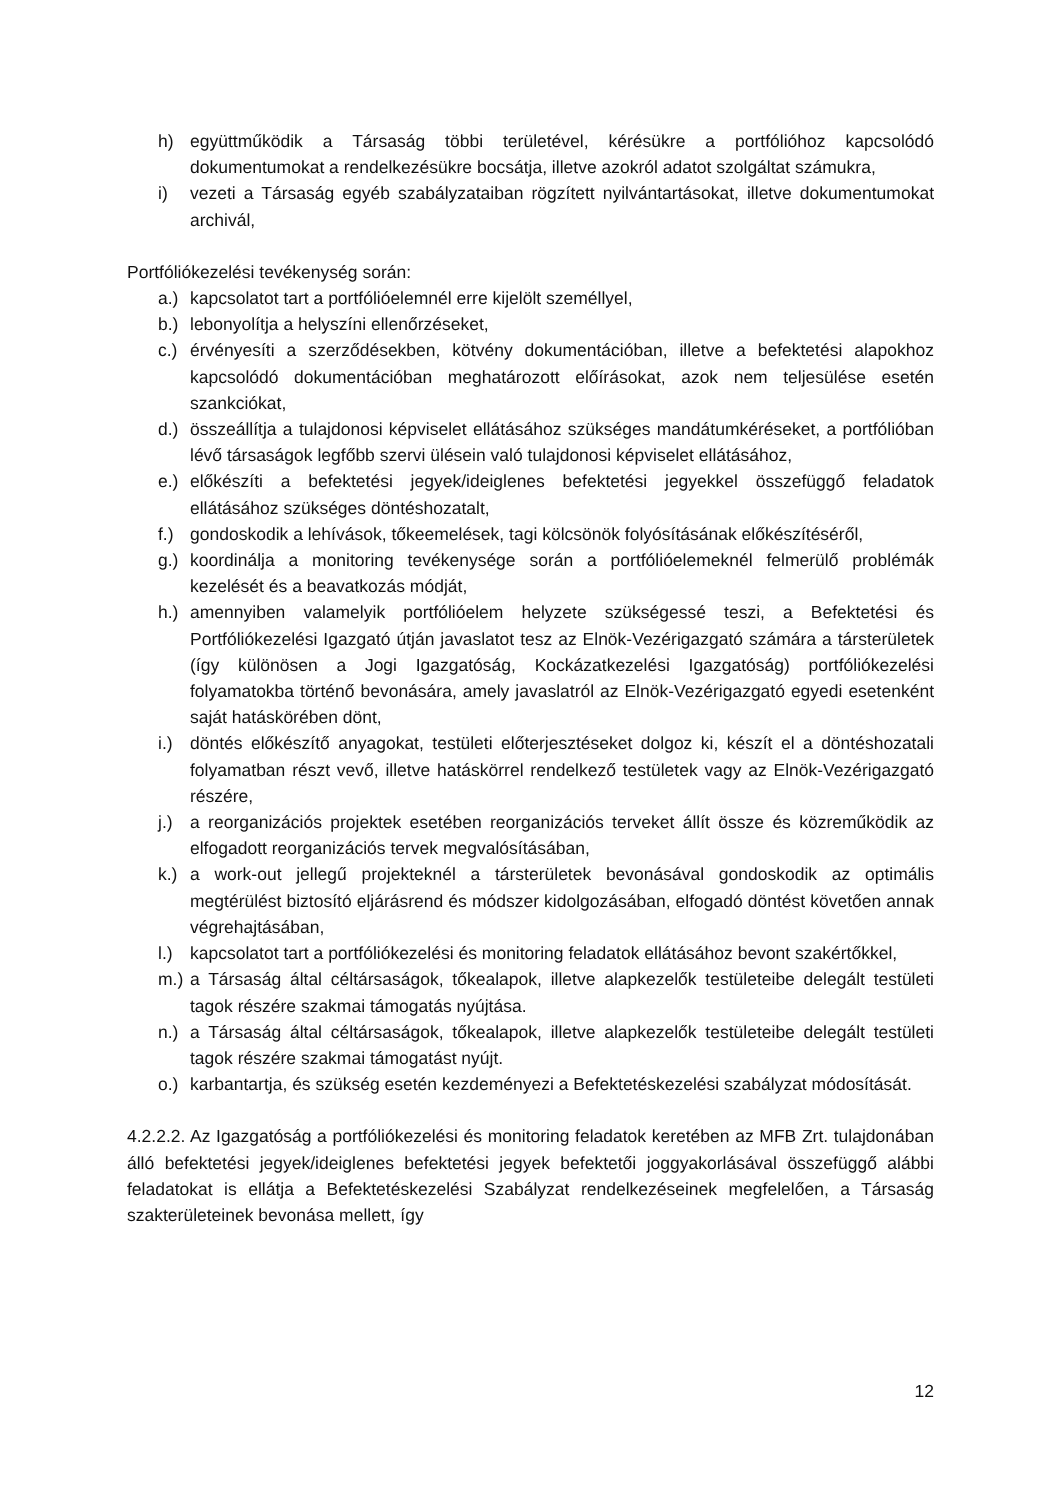h) együttműködik a Társaság többi területével, kérésükre a portfólióhoz kapcsolódó dokumentumokat a rendelkezésükre bocsátja, illetve azokról adatot szolgáltat számukra,
i) vezeti a Társaság egyéb szabályzataiban rögzített nyilvántartásokat, illetve dokumentumokat archivál,
Portfóliókezelési tevékenység során:
a.) kapcsolatot tart a portfólióelemnél erre kijelölt személlyel,
b.) lebonyolítja a helyszíni ellenőrzéseket,
c.) érvényesíti a szerződésekben, kötvény dokumentációban, illetve a befektetési alapokhoz kapcsolódó dokumentációban meghatározott előírásokat, azok nem teljesülése esetén szankciókat,
d.) összeállítja a tulajdonosi képviselet ellátásához szükséges mandátumkéréseket, a portfólióban lévő társaságok legfőbb szervi ülésein való tulajdonosi képviselet ellátásához,
e.) előkészíti a befektetési jegyek/ideiglenes befektetési jegyekkel összefüggő feladatok ellátásához szükséges döntéshozatalt,
f.) gondoskodik a lehívások, tőkeemelések, tagi kölcsönök folyósításának előkészítéséről,
g.) koordinálja a monitoring tevékenysége során a portfólióelemeknél felmerülő problémák kezelését és a beavatkozás módját,
h.) amennyiben valamelyik portfólióelem helyzete szükségessé teszi, a Befektetési és Portfóliókezelési Igazgató útján javaslatot tesz az Elnök-Vezérigazgató számára a társterületek (így különösen a Jogi Igazgatóság, Kockázatkezelési Igazgatóság) portfóliókezelési folyamatokba történő bevonására, amely javaslatról az Elnök-Vezérigazgató egyedi esetenként saját hatáskörében dönt,
i.) döntés előkészítő anyagokat, testületi előterjesztéseket dolgoz ki, készít el a döntéshozatali folyamatban részt vevő, illetve hatáskörrel rendelkező testületek vagy az Elnök-Vezérigazgató részére,
j.) a reorganizációs projektek esetében reorganizációs terveket állít össze és közreműködik az elfogadott reorganizációs tervek megvalósításában,
k.) a work-out jellegű projekteknél a társterületek bevonásával gondoskodik az optimális megtérülést biztosító eljárásrend és módszer kidolgozásában, elfogadó döntést követően annak végrehajtásában,
l.) kapcsolatot tart a portfóliókezelési és monitoring feladatok ellátásához bevont szakértőkkel,
m.) a Társaság által céltársaságok, tőkealapok, illetve alapkezelők testületeibe delegált testületi tagok részére szakmai támogatás nyújtása.
n.) a Társaság által céltársaságok, tőkealapok, illetve alapkezelők testületeibe delegált testületi tagok részére szakmai támogatást nyújt.
o.) karbantartja, és szükség esetén kezdeményezi a Befektetéskezelési szabályzat módosítását.
4.2.2.2. Az Igazgatóság a portfóliókezelési és monitoring feladatok keretében az MFB Zrt. tulajdonában álló befektetési jegyek/ideiglenes befektetési jegyek befektetői joggyakorlásával összefüggő alábbi feladatokat is ellátja a Befektetéskezelési Szabályzat rendelkezéseinek megfelelően, a Társaság szakterületeinek bevonása mellett, így
12